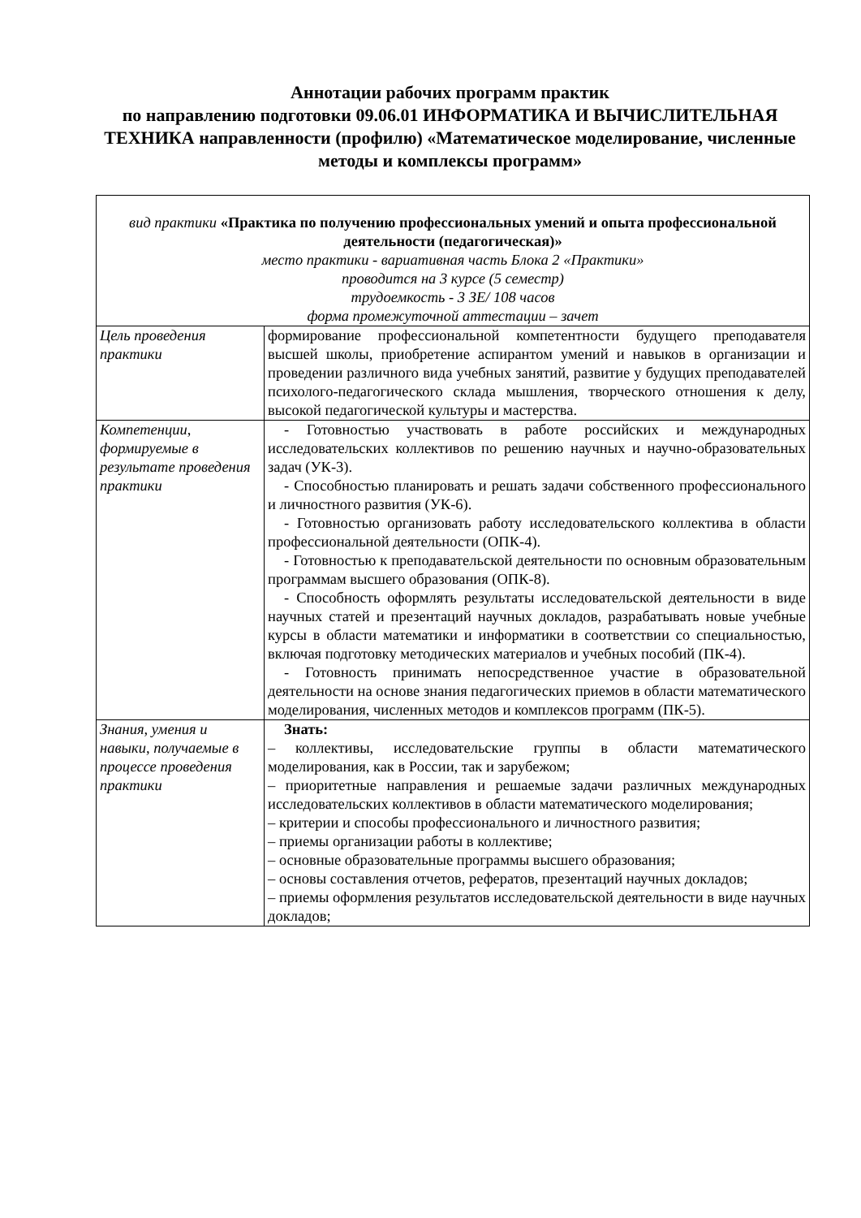Аннотации рабочих программ практик
по направлению подготовки 09.06.01 ИНФОРМАТИКА И ВЫЧИСЛИТЕЛЬНАЯ ТЕХНИКА направленности (профилю) «Математическое моделирование, численные методы и комплексы программ»
| вид практики «Практика по получению профессиональных умений и опыта профессиональной деятельности (педагогическая)» место практики - вариативная часть Блока 2 «Практики» проводится на 3 курсе (5 семестр) трудоемкость - 3 ЗЕ/ 108 часов форма промежуточной аттестации – зачет | |
| Цель проведения практики | формирование профессиональной компетентности будущего преподавателя высшей школы, приобретение аспирантом умений и навыков в организации и проведении различного вида учебных занятий, развитие у будущих преподавателей психолого-педагогического склада мышления, творческого отношения к делу, высокой педагогической культуры и мастерства. |
| Компетенции, формируемые в результате проведения практики | - Готовностью участвовать в работе российских и международных исследовательских коллективов по решению научных и научно-образовательных задач (УК-3). - Способностью планировать и решать задачи собственного профессионального и личностного развития (УК-6). - Готовностью организовать работу исследовательского коллектива в области профессиональной деятельности (ОПК-4). - Готовностью к преподавательской деятельности по основным образовательным программам высшего образования (ОПК-8). - Способность оформлять результаты исследовательской деятельности в виде научных статей и презентаций научных докладов, разрабатывать новые учебные курсы в области математики и информатики в соответствии со специальностью, включая подготовку методических материалов и учебных пособий (ПК-4). - Готовность принимать непосредственное участие в образовательной деятельности на основе знания педагогических приемов в области математического моделирования, численных методов и комплексов программ (ПК-5). |
| Знания, умения и навыки, получаемые в процессе проведения практики | Знать: – коллективы, исследовательские группы в области математического моделирования, как в России, так и зарубежом; – приоритетные направления и решаемые задачи различных международных исследовательских коллективов в области математического моделирования; – критерии и способы профессионального и личностного развития; – приемы организации работы в коллективе; – основные образовательные программы высшего образования; – основы составления отчетов, рефератов, презентаций научных докладов; – приемы оформления результатов исследовательской деятельности в виде научных докладов; |